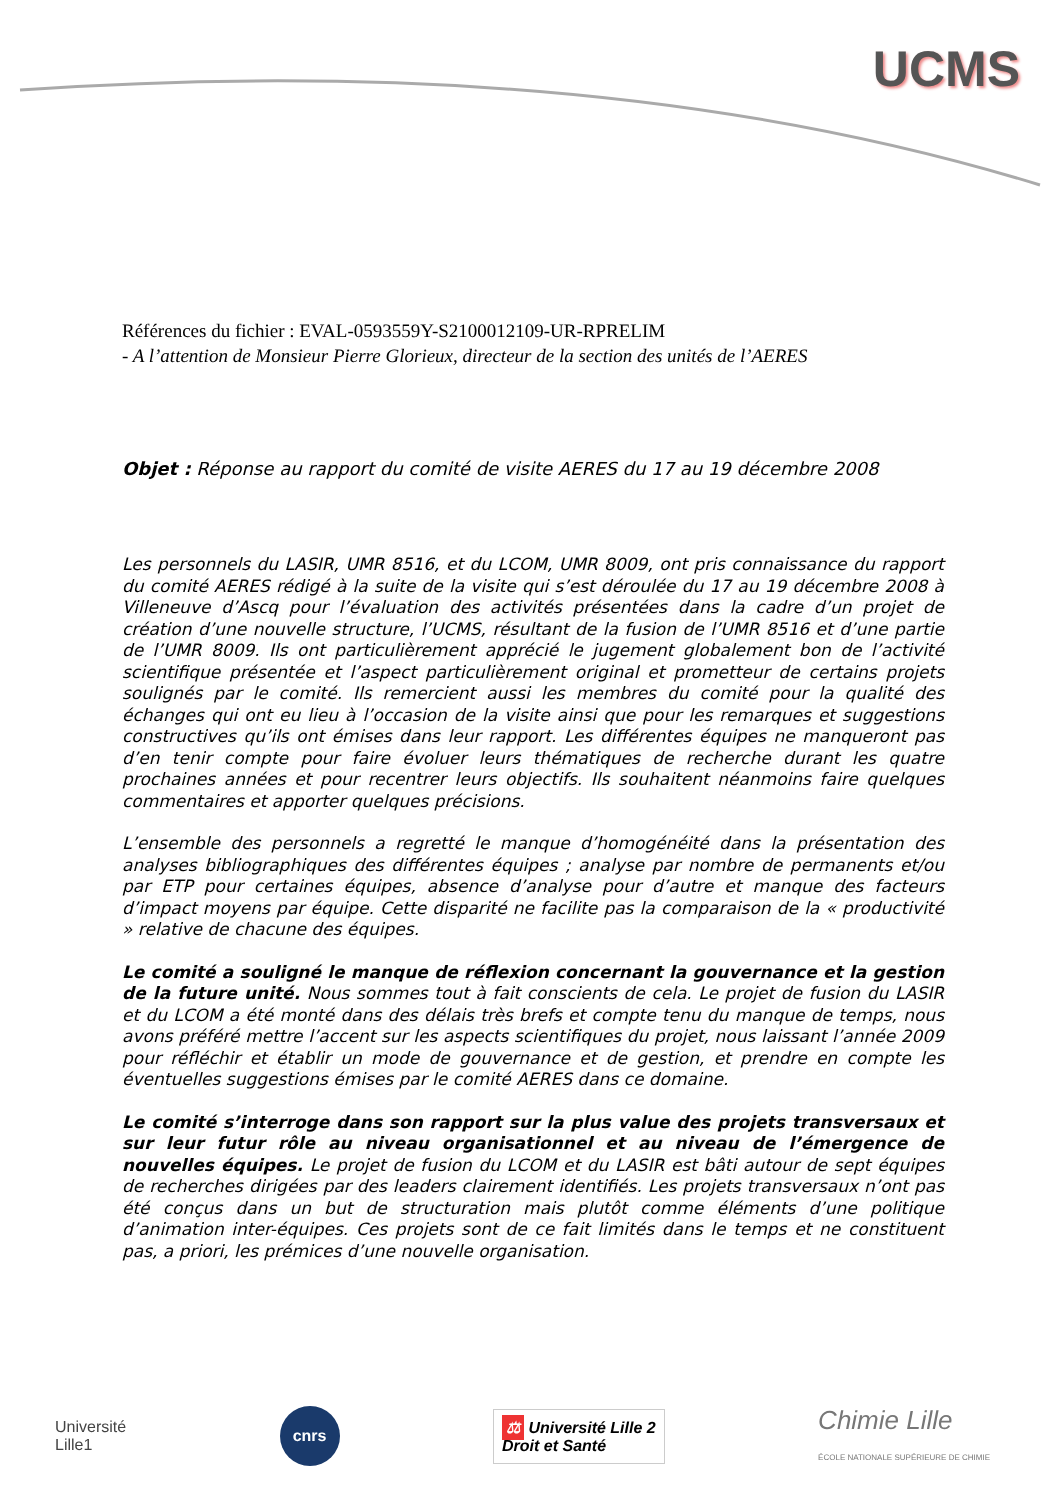UCMS
Références du fichier : EVAL-0593559Y-S2100012109-UR-RPRELIM
- A l’attention de Monsieur Pierre Glorieux, directeur de la section des unités de l’AERES
Objet : Réponse au rapport du comité de visite AERES du 17 au 19 décembre 2008
Les personnels du LASIR, UMR 8516, et du LCOM, UMR 8009, ont pris connaissance du rapport du comité AERES rédigé à la suite de la visite qui s’est déroulée du 17 au 19 décembre 2008 à Villeneuve d’Ascq pour l’évaluation des activités présentées dans la cadre d’un projet de création d’une nouvelle structure, l’UCMS, résultant de la fusion de l’UMR 8516 et d’une partie de l’UMR 8009. Ils ont particulièrement apprécié le jugement globalement bon de l’activité scientifique présentée et l’aspect particulièrement original et prometteur de certains projets soulignés par le comité. Ils remercient aussi les membres du comité pour la qualité des échanges qui ont eu lieu à l’occasion de la visite ainsi que pour les remarques et suggestions constructives qu’ils ont émises dans leur rapport. Les différentes équipes ne manqueront pas d’en tenir compte pour faire évoluer leurs thématiques de recherche durant les quatre prochaines années et pour recentrer leurs objectifs. Ils souhaitent néanmoins faire quelques commentaires et apporter quelques précisions.
L’ensemble des personnels a regretté le manque d’homogénéité dans la présentation des analyses bibliographiques des différentes équipes ; analyse par nombre de permanents et/ou par ETP pour certaines équipes, absence d’analyse pour d’autre et manque des facteurs d’impact moyens par équipe. Cette disparité ne facilite pas la comparaison de la « productivité » relative de chacune des équipes.
Le comité a souligné le manque de réflexion concernant la gouvernance et la gestion de la future unité. Nous sommes tout à fait conscients de cela. Le projet de fusion du LASIR et du LCOM a été monté dans des délais très brefs et compte tenu du manque de temps, nous avons préféré mettre l’accent sur les aspects scientifiques du projet, nous laissant l’année 2009 pour réfléchir et établir un mode de gouvernance et de gestion, et prendre en compte les éventuelles suggestions émises par le comité AERES dans ce domaine.
Le comité s’interroge dans son rapport sur la plus value des projets transversaux et sur leur futur rôle au niveau organisationnel et au niveau de l’émergence de nouvelles équipes. Le projet de fusion du LCOM et du LASIR est bâti autour de sept équipes de recherches dirigées par des leaders clairement identifiés. Les projets transversaux n’ont pas été conçus dans un but de structuration mais plutôt comme éléments d’une politique d’animation inter-équipes. Ces projets sont de ce fait limités dans le temps et ne constituent pas, a priori, les prémices d’une nouvelle organisation.
Université
Lille1
cnrs
⚖ Université Lille 2
Droit et Santé
Chimie Lille
ÉCOLE NATIONALE SUPÉRIEURE DE CHIMIE